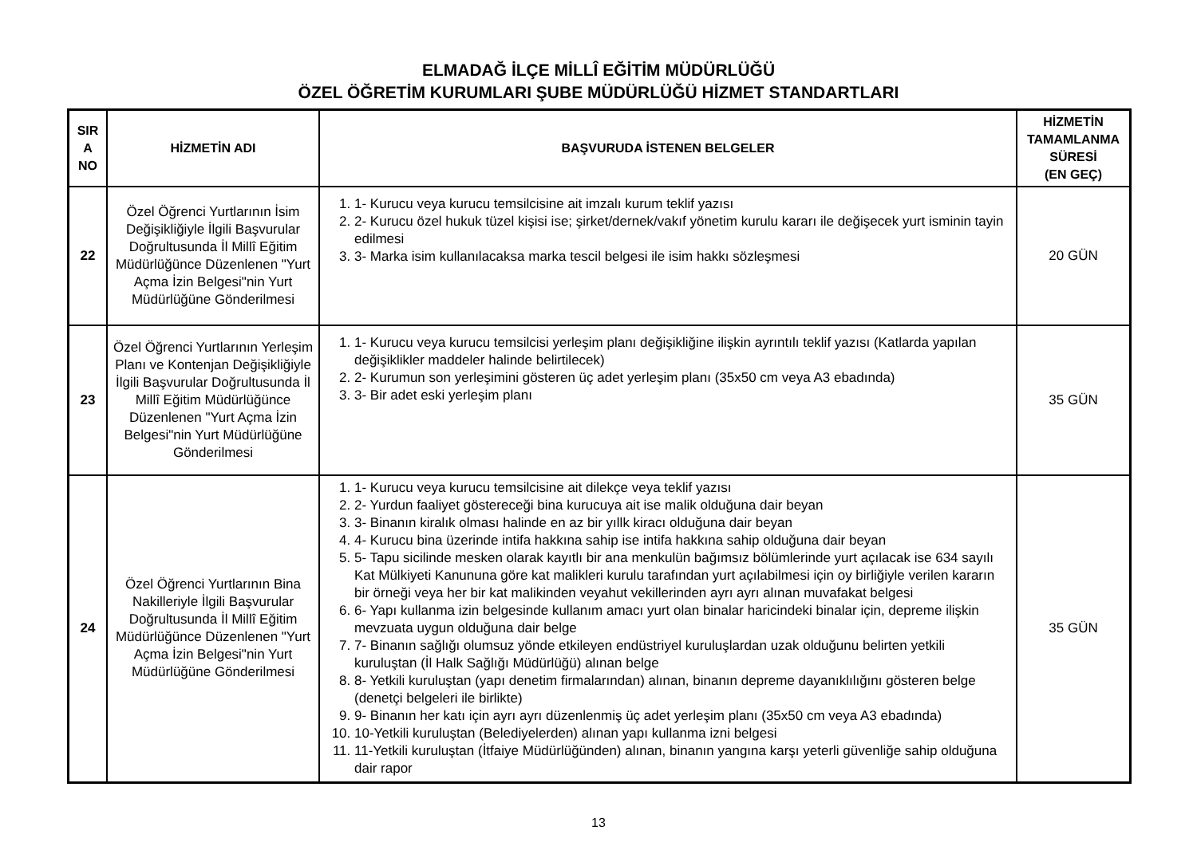ELMADAĞ İLÇE MİLLÎ EĞİTİM MÜDÜRLÜĞÜ
ÖZEL ÖĞRETİM KURUMLARI ŞUBE MÜDÜRLÜĞÜ HİZMET STANDARTLARI
| SIR A NO | HİZMETİN ADI | BAŞVURUDA İSTENEN BELGELER | HİZMETİN TAMAMLANMA SÜRESİ (EN GEÇ) |
| --- | --- | --- | --- |
| 22 | Özel Öğrenci Yurtlarının İsim Değişikliğiyle İlgili Başvurular Doğrultusunda İl Millî Eğitim Müdürlüğünce Düzenlenen "Yurt Açma İzin Belgesi"nin Yurt Müdürlüğüne Gönderilmesi | 1. 1- Kurucu veya kurucu temsilcisine ait imzalı kurum teklif yazısı 2. 2- Kurucu özel hukuk tüzel kişisi ise; şirket/dernek/vakıf yönetim kurulu kararı ile değişecek yurt isminin tayin edilmesi 3. 3- Marka isim kullanılacaksa marka tescil belgesi ile isim hakkı sözleşmesi | 20 GÜN |
| 23 | Özel Öğrenci Yurtlarının Yerleşim Planı ve Kontenjan Değişikliğiyle İlgili Başvurular Doğrultusunda İl Millî Eğitim Müdürlüğünce Düzenlenen "Yurt Açma İzin Belgesi"nin Yurt Müdürlüğüne Gönderilmesi | 1. 1- Kurucu veya kurucu temsilcisi yerleşim planı değişikliğine ilişkin ayrıntılı teklif yazısı (Katlarda yapılan değişiklikler maddeler halinde belirtilecek) 2. 2- Kurumun son yerleşimini gösteren üç adet yerleşim planı (35x50 cm veya A3 ebadında) 3. 3- Bir adet eski yerleşim planı | 35 GÜN |
| 24 | Özel Öğrenci Yurtlarının Bina Nakilleriyle İlgili Başvurular Doğrultusunda İl Millî Eğitim Müdürlüğünce Düzenlenen "Yurt Açma İzin Belgesi"nin Yurt Müdürlüğüne Gönderilmesi | 1. 1- Kurucu veya kurucu temsilcisine ait dilekçe veya teklif yazısı 2. 2- Yurdun faaliyet göstereceği bina kurucuya ait ise malik olduğuna dair beyan 3. 3- Binanın kiralık olması halinde en az bir yıllk kiracı olduğuna dair beyan 4. 4- Kurucu bina üzerinde intifa hakkına sahip ise intifa hakkına sahip olduğuna dair beyan 5. 5- Tapu sicilinde mesken olarak kayıtlı bir ana menkulün bağımsız bölümlerinde yurt açılacak ise 634 sayılı Kat Mülkiyeti Kanununa göre kat malikleri kurulu tarafından yurt açılabilmesi için oy birliğiyle verilen kararın bir örneği veya her bir kat malikinden veyahut vekillerinden ayrı ayrı alınan muvafakat belgesi 6. 6- Yapı kullanma izin belgesinde kullanım amacı yurt olan binalar haricindeki binalar için, depreme ilişkin mevzuata uygun olduğuna dair belge 7. 7- Binanın sağlığı olumsuz yönde etkileyen endüstriyel kuruluşlardan uzak olduğunu belirten yetkili kuruluştan (İl Halk Sağlığı Müdürlüğü) alınan belge 8. 8- Yetkili kuruluştan (yapı denetim firmalarından) alınan, binanın depreme dayanıklılığını gösteren belge (denetçi belgeleri ile birlikte) 9. 9- Binanın her katı için ayrı ayrı düzenlenmiş üç adet yerleşim planı (35x50 cm veya A3 ebadında) 10. 10-Yetkili kuruluştan (Belediyelerden) alınan yapı kullanma izni belgesi 11. 11-Yetkili kuruluştan (İtfaiye Müdürlüğünden) alınan, binanın yangına karşı yeterli güvenliğe sahip olduğuna dair rapor | 35 GÜN |
13